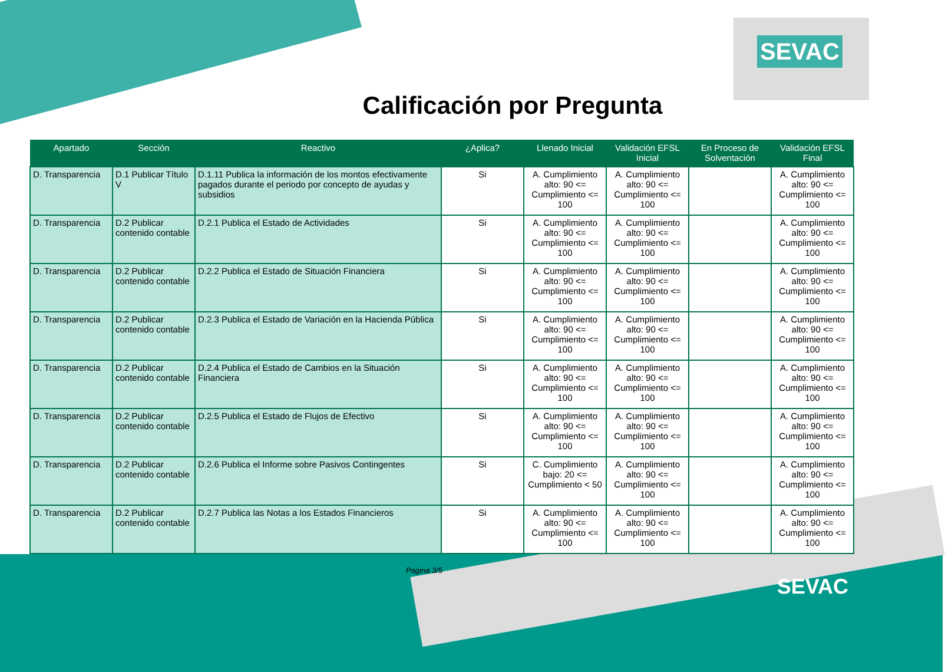SEVAC
Calificación por Pregunta
| Apartado | Sección | Reactivo | ¿Aplica? | Llenado Inicial | Validación EFSL Inicial | En Proceso de Solventación | Validación EFSL Final |
| --- | --- | --- | --- | --- | --- | --- | --- |
| D. Transparencia | D.1 Publicar Título V | D.1.11 Publica la información de los montos efectivamente pagados durante el periodo por concepto de ayudas y subsidios | Si | A. Cumplimiento alto: 90 <= Cumplimiento <= 100 | A. Cumplimiento alto: 90 <= Cumplimiento <= 100 | | A. Cumplimiento alto: 90 <= Cumplimiento <= 100 |
| D. Transparencia | D.2 Publicar contenido contable | D.2.1 Publica el Estado de Actividades | Si | A. Cumplimiento alto: 90 <= Cumplimiento <= 100 | A. Cumplimiento alto: 90 <= Cumplimiento <= 100 | | A. Cumplimiento alto: 90 <= Cumplimiento <= 100 |
| D. Transparencia | D.2 Publicar contenido contable | D.2.2 Publica el Estado de Situación Financiera | Si | A. Cumplimiento alto: 90 <= Cumplimiento <= 100 | A. Cumplimiento alto: 90 <= Cumplimiento <= 100 | | A. Cumplimiento alto: 90 <= Cumplimiento <= 100 |
| D. Transparencia | D.2 Publicar contenido contable | D.2.3 Publica el Estado de Variación en la Hacienda Pública | Si | A. Cumplimiento alto: 90 <= Cumplimiento <= 100 | A. Cumplimiento alto: 90 <= Cumplimiento <= 100 | | A. Cumplimiento alto: 90 <= Cumplimiento <= 100 |
| D. Transparencia | D.2 Publicar contenido contable | D.2.4 Publica el Estado de Cambios en la Situación Financiera | Si | A. Cumplimiento alto: 90 <= Cumplimiento <= 100 | A. Cumplimiento alto: 90 <= Cumplimiento <= 100 | | A. Cumplimiento alto: 90 <= Cumplimiento <= 100 |
| D. Transparencia | D.2 Publicar contenido contable | D.2.5 Publica el Estado de Flujos de Efectivo | Si | A. Cumplimiento alto: 90 <= Cumplimiento <= 100 | A. Cumplimiento alto: 90 <= Cumplimiento <= 100 | | A. Cumplimiento alto: 90 <= Cumplimiento <= 100 |
| D. Transparencia | D.2 Publicar contenido contable | D.2.6 Publica el Informe sobre Pasivos Contingentes | Si | C. Cumplimiento bajo: 20 <= Cumplimiento < 50 | A. Cumplimiento alto: 90 <= Cumplimiento <= 100 | | A. Cumplimiento alto: 90 <= Cumplimiento <= 100 |
| D. Transparencia | D.2 Publicar contenido contable | D.2.7 Publica las Notas a los Estados Financieros | Si | A. Cumplimiento alto: 90 <= Cumplimiento <= 100 | A. Cumplimiento alto: 90 <= Cumplimiento <= 100 | | A. Cumplimiento alto: 90 <= Cumplimiento <= 100 |
Pagina 3/5
SEVAC